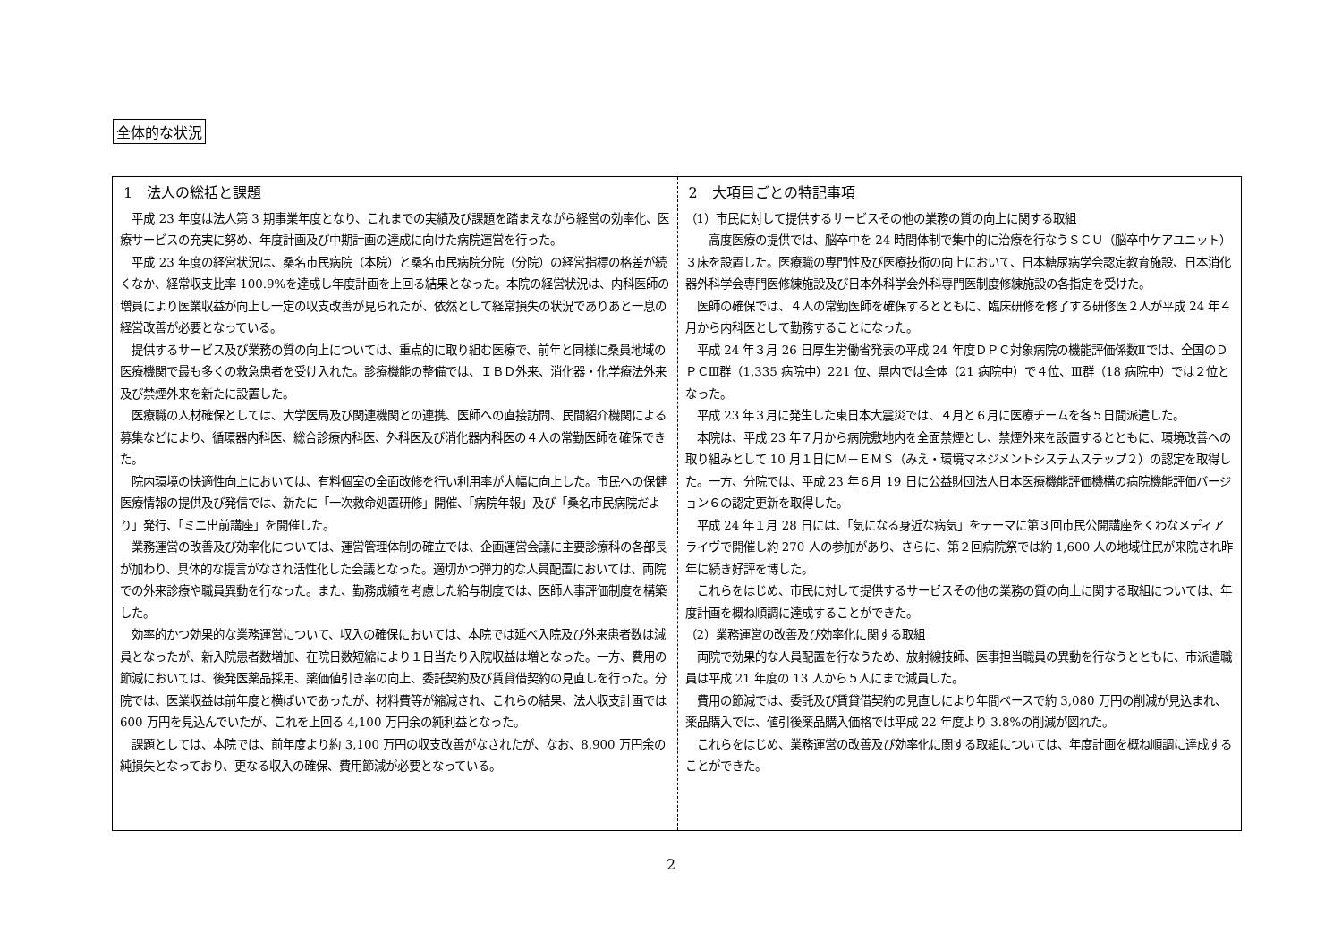全体的な状況
1　法人の総括と課題
平成 23 年度は法人第 3 期事業年度となり、これまでの実績及び課題を踏まえながら経営の効率化、医療サービスの充実に努め、年度計画及び中期計画の達成に向けた病院運営を行った。
平成 23 年度の経営状況は、桑名市民病院（本院）と桑名市民病院分院（分院）の経営指標の格差が続くなか、経常収支比率 100.9%を達成し年度計画を上回る結果となった。本院の経営状況は、内科医師の増員により医業収益が向上し一定の収支改善が見られたが、依然として経常損失の状況でありあと一息の経営改善が必要となっている。
提供するサービス及び業務の質の向上については、重点的に取り組む医療で、前年と同様に桑員地域の医療機関で最も多くの救急患者を受け入れた。診療機能の整備では、ＩＢＤ外来、消化器・化学療法外来及び禁煙外来を新たに設置した。
医療職の人材確保としては、大学医局及び関連機関との連携、医師への直接訪問、民間紹介機関による募集などにより、循環器内科医、総合診療内科医、外科医及び消化器内科医の４人の常勤医師を確保できた。
院内環境の快適性向上においては、有料個室の全面改修を行い利用率が大幅に向上した。市民への保健医療情報の提供及び発信では、新たに「一次救命処置研修」開催、「病院年報」及び「桑名市民病院だより」発行、「ミニ出前講座」を開催した。
業務運営の改善及び効率化については、運営管理体制の確立では、企画運営会議に主要診療科の各部長が加わり、具体的な提言がなされ活性化した会議となった。適切かつ弾力的な人員配置においては、両院での外来診療や職員異動を行なった。また、勤務成績を考慮した給与制度では、医師人事評価制度を構築した。
効率的かつ効果的な業務運営について、収入の確保においては、本院では延べ入院及び外来患者数は減員となったが、新入院患者数増加、在院日数短縮により１日当たり入院収益は増となった。一方、費用の節減においては、後発医薬品採用、薬価値引き率の向上、委託契約及び賃貸借契約の見直しを行った。分院では、医業収益は前年度と横ばいであったが、材料費等が縮減され、これらの結果、法人収支計画では 600 万円を見込んでいたが、これを上回る 4,100 万円余の純利益となった。
課題としては、本院では、前年度より約 3,100 万円の収支改善がなされたが、なお、8,900 万円余の純損失となっており、更なる収入の確保、費用節減が必要となっている。
2　大項目ごとの特記事項
（1）市民に対して提供するサービスその他の業務の質の向上に関する取組
　高度医療の提供では、脳卒中を 24 時間体制で集中的に治療を行なうＳＣＵ（脳卒中ケアユニット）３床を設置した。医療職の専門性及び医療技術の向上において、日本糖尿病学会認定教育施設、日本消化器外科学会専門医修練施設及び日本外科学会外科専門医制度修練施設の各指定を受けた。
医師の確保では、４人の常勤医師を確保するとともに、臨床研修を修了する研修医２人が平成 24 年４月から内科医として勤務することになった。
平成 24 年３月 26 日厚生労働省発表の平成 24 年度ＤＰＣ対象病院の機能評価係数Ⅱでは、全国のＤＰＣⅢ群（1,335 病院中）221 位、県内では全体（21 病院中）で４位、Ⅲ群（18 病院中）では２位となった。
平成 23 年３月に発生した東日本大震災では、４月と６月に医療チームを各５日間派遣した。
本院は、平成 23 年７月から病院敷地内を全面禁煙とし、禁煙外来を設置するとともに、環境改善への取り組みとして 10 月１日にＭ－ＥＭＳ（みえ・環境マネジメントシステムステップ２）の認定を取得した。一方、分院では、平成 23 年６月 19 日に公益財団法人日本医療機能評価機構の病院機能評価バージョン６の認定更新を取得した。
平成 24 年１月 28 日には、「気になる身近な病気」をテーマに第３回市民公開講座をくわなメディアライヴで開催し約 270 人の参加があり、さらに、第２回病院祭では約 1,600 人の地域住民が来院され昨年に続き好評を博した。
これらをはじめ、市民に対して提供するサービスその他の業務の質の向上に関する取組については、年度計画を概ね順調に達成することができた。
（2）業務運営の改善及び効率化に関する取組
両院で効果的な人員配置を行なうため、放射線技師、医事担当職員の異動を行なうとともに、市派遣職員は平成 21 年度の 13 人から５人にまで減員した。
費用の節減では、委託及び賃貸借契約の見直しにより年間ベースで約 3,080 万円の削減が見込まれ、薬品購入では、値引後薬品購入価格では平成 22 年度より 3.8%の削減が図れた。
これらをはじめ、業務運営の改善及び効率化に関する取組については、年度計画を概ね順調に達成することができた。
2